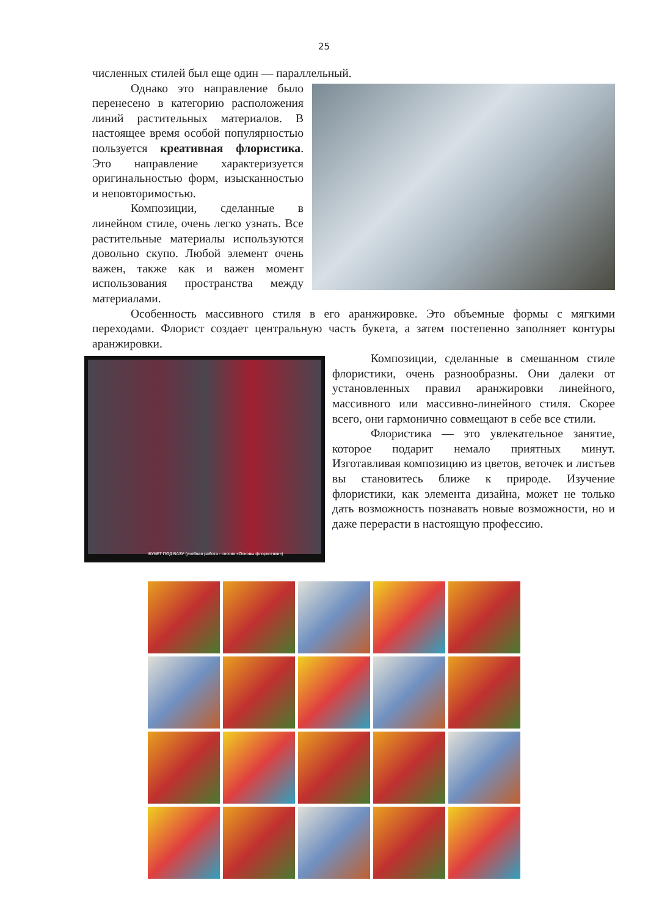25
численных стилей был еще один — параллельный.
Однако это направление было перенесено в категорию расположения линий растительных материалов. В настоящее время особой популярностью пользуется креативная флористика. Это направление характеризуется оригинальностью форм, изысканностью и неповторимостью.
Композиции, сделанные в линейном стиле, очень легко узнать. Все растительные материалы используются довольно скупо. Любой элемент очень важен, также как и важен момент использования пространства между материалами.
Особенность массивного стиля в его аранжировке. Это объемные формы с мягкими переходами. Флорист создает центральную часть букета, а затем постепенно заполняет контуры аранжировки.
БУКЕТ ПОД ВАЗУ (учебная работа - сессия «Основы флористики»)
Композиции, сделанные в смешанном стиле флористики, очень разнообразны. Они далеки от установленных правил аранжировки линейного, массивного или массивно-линейного стиля. Скорее всего, они гармонично совмещают в себе все стили.
Флористика — это увлекательное занятие, которое подарит немало приятных минут. Изготавливая композицию из цветов, веточек и листьев вы становитесь ближе к природе. Изучение флористики, как элемента дизайна, может не только дать возможность познавать новые возможности, но и даже перерасти в настоящую профессию.